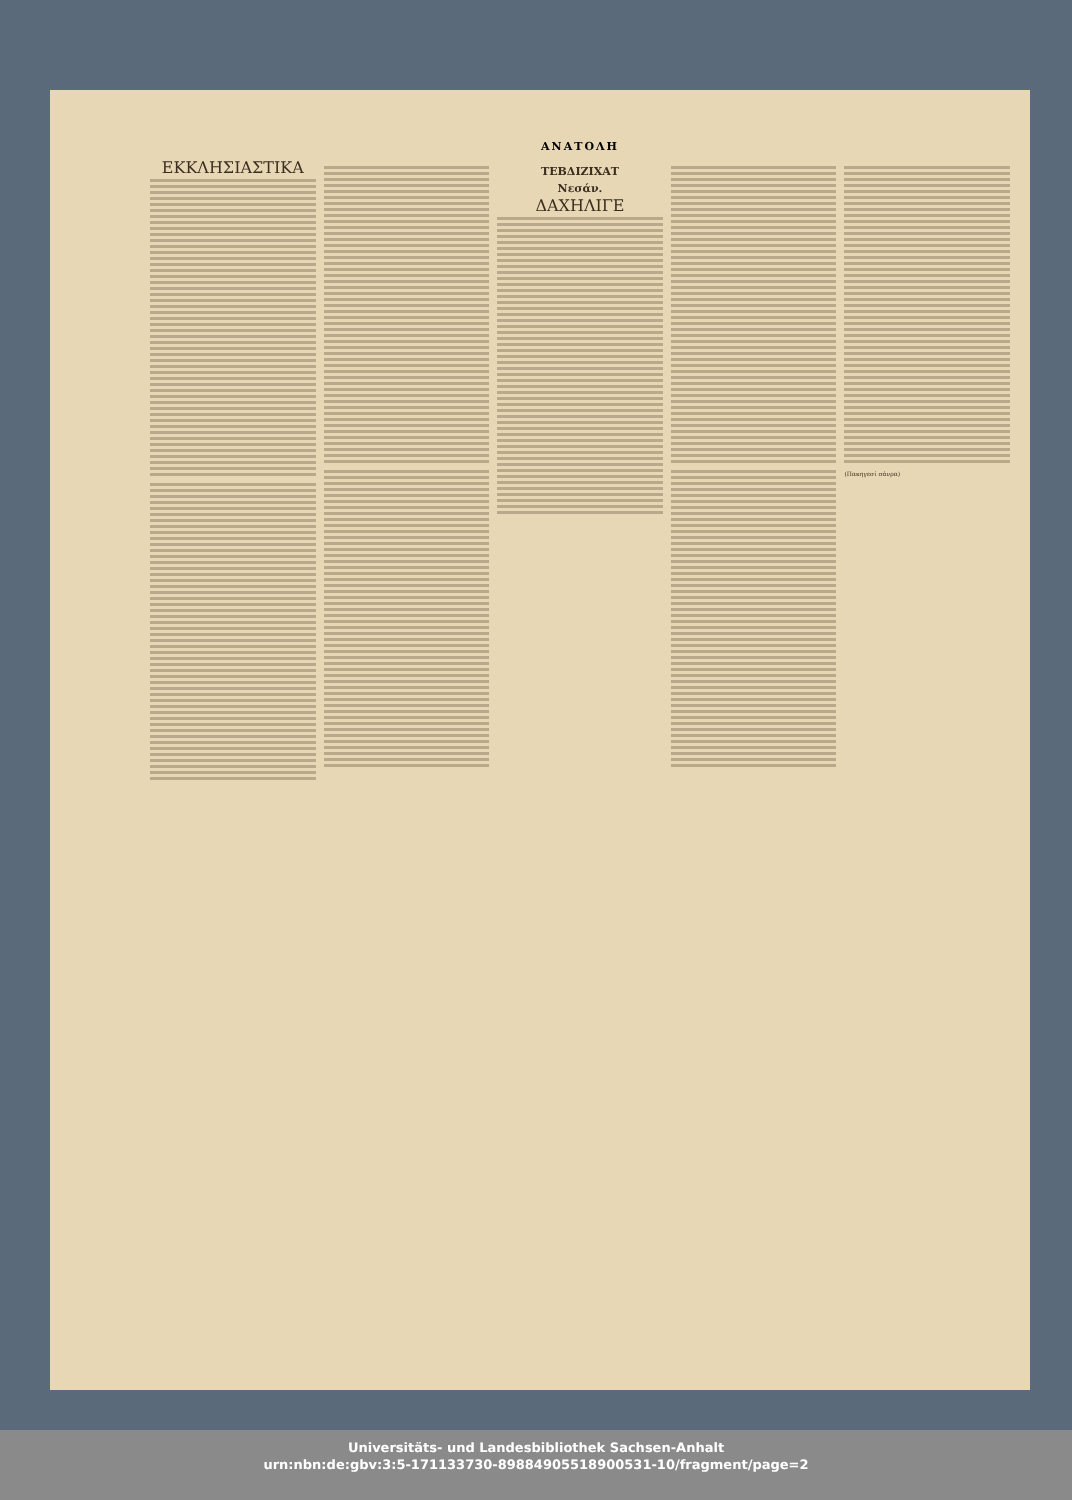ΑΝΑΤΟΛΗ
ΕΚΚΛΗΣΙΑΣΤΙΚΑ
ΤΕΒΔΙΖΙΧΑΤ
Νεσάν.
ΔΑΧΗΛΙΓΕ
(Πακηγεσί σάνρα)
Universitäts- und Landesbibliothek Sachsen-Anhalt
urn:nbn:de:gbv:3:5-171133730-898849055189005​31-10/fragment/page=2